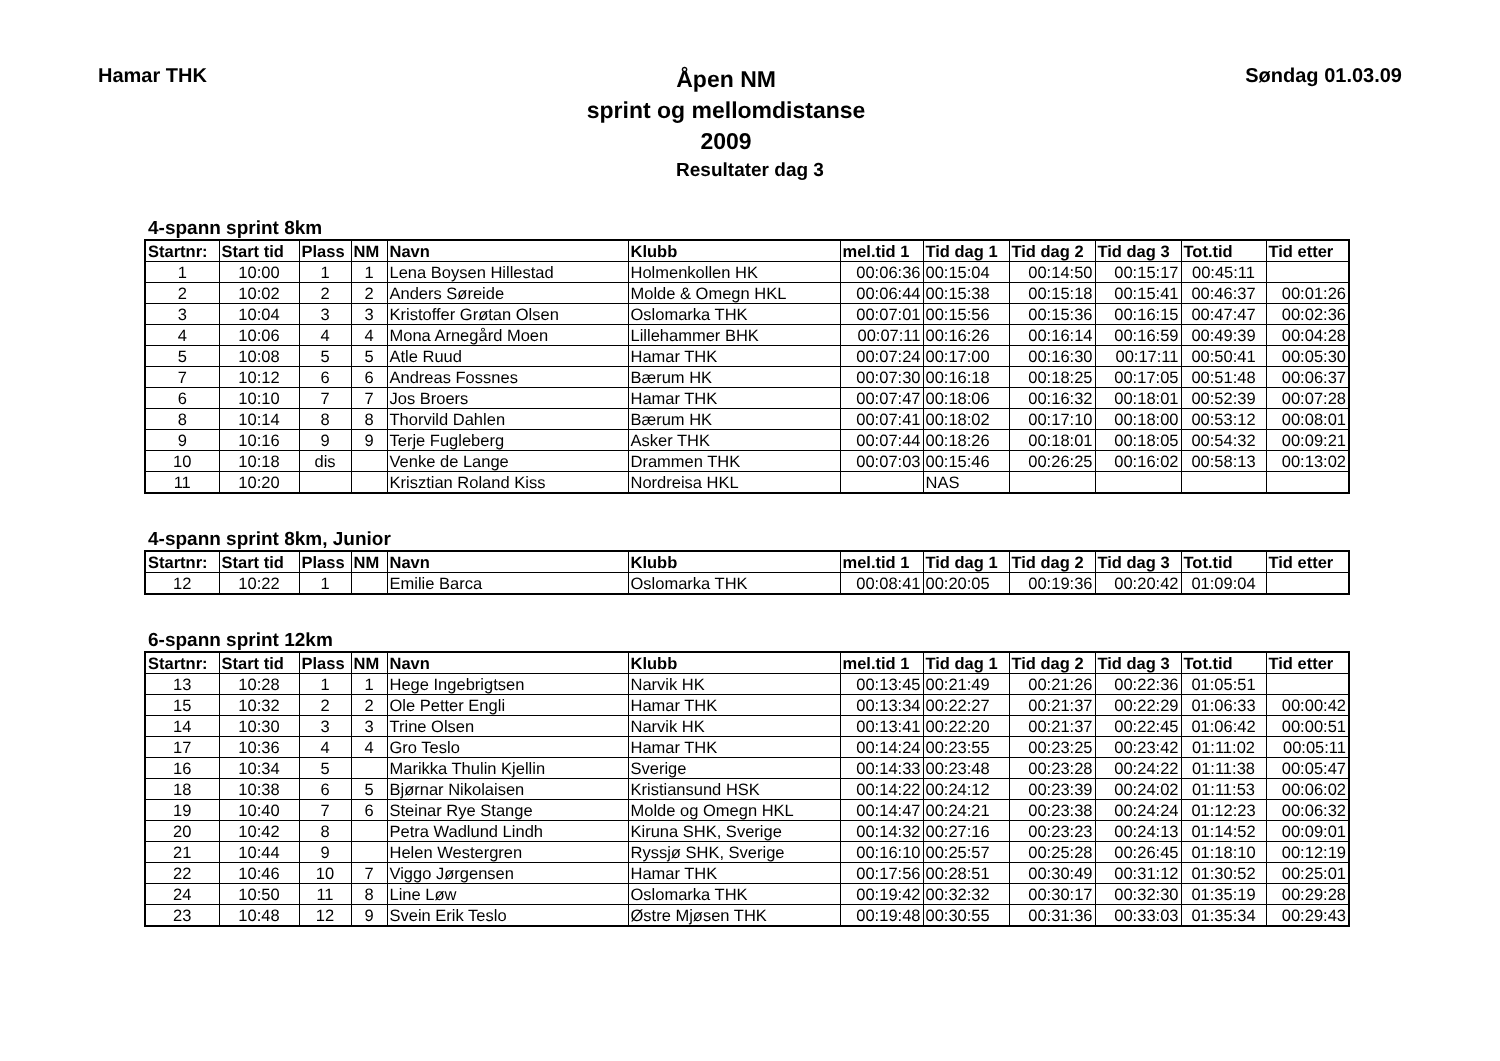Hamar THK
Åpen NM
sprint og mellomdistanse
2009
Søndag 01.03.09
Resultater dag 3
4-spann sprint 8km
| Startnr: | Start tid | Plass | NM | Navn | Klubb | mel.tid 1 | Tid dag 1 | Tid dag 2 | Tid dag 3 | Tot.tid | Tid etter |
| --- | --- | --- | --- | --- | --- | --- | --- | --- | --- | --- | --- |
| 1 | 10:00 | 1 | 1 | Lena Boysen Hillestad | Holmenkollen HK | 00:06:36 | 00:15:04 | 00:14:50 | 00:15:17 | 00:45:11 | |
| 2 | 10:02 | 2 | 2 | Anders Søreide | Molde & Omegn HKL | 00:06:44 | 00:15:38 | 00:15:18 | 00:15:41 | 00:46:37 | 00:01:26 |
| 3 | 10:04 | 3 | 3 | Kristoffer Grøtan Olsen | Oslomarka THK | 00:07:01 | 00:15:56 | 00:15:36 | 00:16:15 | 00:47:47 | 00:02:36 |
| 4 | 10:06 | 4 | 4 | Mona Arnegård Moen | Lillehammer BHK | 00:07:11 | 00:16:26 | 00:16:14 | 00:16:59 | 00:49:39 | 00:04:28 |
| 5 | 10:08 | 5 | 5 | Atle Ruud | Hamar THK | 00:07:24 | 00:17:00 | 00:16:30 | 00:17:11 | 00:50:41 | 00:05:30 |
| 7 | 10:12 | 6 | 6 | Andreas Fossnes | Bærum HK | 00:07:30 | 00:16:18 | 00:18:25 | 00:17:05 | 00:51:48 | 00:06:37 |
| 6 | 10:10 | 7 | 7 | Jos Broers | Hamar THK | 00:07:47 | 00:18:06 | 00:16:32 | 00:18:01 | 00:52:39 | 00:07:28 |
| 8 | 10:14 | 8 | 8 | Thorvild Dahlen | Bærum HK | 00:07:41 | 00:18:02 | 00:17:10 | 00:18:00 | 00:53:12 | 00:08:01 |
| 9 | 10:16 | 9 | 9 | Terje Fugleberg | Asker THK | 00:07:44 | 00:18:26 | 00:18:01 | 00:18:05 | 00:54:32 | 00:09:21 |
| 10 | 10:18 | dis | | Venke de Lange | Drammen THK | 00:07:03 | 00:15:46 | 00:26:25 | 00:16:02 | 00:58:13 | 00:13:02 |
| 11 | 10:20 | | | Krisztian Roland Kiss | Nordreisa HKL | | NAS | | | | |
4-spann sprint 8km, Junior
| Startnr: | Start tid | Plass | NM | Navn | Klubb | mel.tid 1 | Tid dag 1 | Tid dag 2 | Tid dag 3 | Tot.tid | Tid etter |
| --- | --- | --- | --- | --- | --- | --- | --- | --- | --- | --- | --- |
| 12 | 10:22 | 1 | | Emilie Barca | Oslomarka THK | 00:08:41 | 00:20:05 | 00:19:36 | 00:20:42 | 01:09:04 | |
6-spann sprint 12km
| Startnr: | Start tid | Plass | NM | Navn | Klubb | mel.tid 1 | Tid dag 1 | Tid dag 2 | Tid dag 3 | Tot.tid | Tid etter |
| --- | --- | --- | --- | --- | --- | --- | --- | --- | --- | --- | --- |
| 13 | 10:28 | 1 | 1 | Hege Ingebrigtsen | Narvik HK | 00:13:45 | 00:21:49 | 00:21:26 | 00:22:36 | 01:05:51 | |
| 15 | 10:32 | 2 | 2 | Ole Petter Engli | Hamar THK | 00:13:34 | 00:22:27 | 00:21:37 | 00:22:29 | 01:06:33 | 00:00:42 |
| 14 | 10:30 | 3 | 3 | Trine Olsen | Narvik HK | 00:13:41 | 00:22:20 | 00:21:37 | 00:22:45 | 01:06:42 | 00:00:51 |
| 17 | 10:36 | 4 | 4 | Gro Teslo | Hamar THK | 00:14:24 | 00:23:55 | 00:23:25 | 00:23:42 | 01:11:02 | 00:05:11 |
| 16 | 10:34 | 5 | | Marikka Thulin Kjellin | Sverige | 00:14:33 | 00:23:48 | 00:23:28 | 00:24:22 | 01:11:38 | 00:05:47 |
| 18 | 10:38 | 6 | 5 | Bjørnar Nikolaisen | Kristiansund HSK | 00:14:22 | 00:24:12 | 00:23:39 | 00:24:02 | 01:11:53 | 00:06:02 |
| 19 | 10:40 | 7 | 6 | Steinar Rye Stange | Molde og Omegn HKL | 00:14:47 | 00:24:21 | 00:23:38 | 00:24:24 | 01:12:23 | 00:06:32 |
| 20 | 10:42 | 8 | | Petra Wadlund Lindh | Kiruna SHK, Sverige | 00:14:32 | 00:27:16 | 00:23:23 | 00:24:13 | 01:14:52 | 00:09:01 |
| 21 | 10:44 | 9 | | Helen Westergren | Ryssjø SHK, Sverige | 00:16:10 | 00:25:57 | 00:25:28 | 00:26:45 | 01:18:10 | 00:12:19 |
| 22 | 10:46 | 10 | 7 | Viggo Jørgensen | Hamar THK | 00:17:56 | 00:28:51 | 00:30:49 | 00:31:12 | 01:30:52 | 00:25:01 |
| 24 | 10:50 | 11 | 8 | Line Løw | Oslomarka THK | 00:19:42 | 00:32:32 | 00:30:17 | 00:32:30 | 01:35:19 | 00:29:28 |
| 23 | 10:48 | 12 | 9 | Svein Erik Teslo | Østre Mjøsen THK | 00:19:48 | 00:30:55 | 00:31:36 | 00:33:03 | 01:35:34 | 00:29:43 |